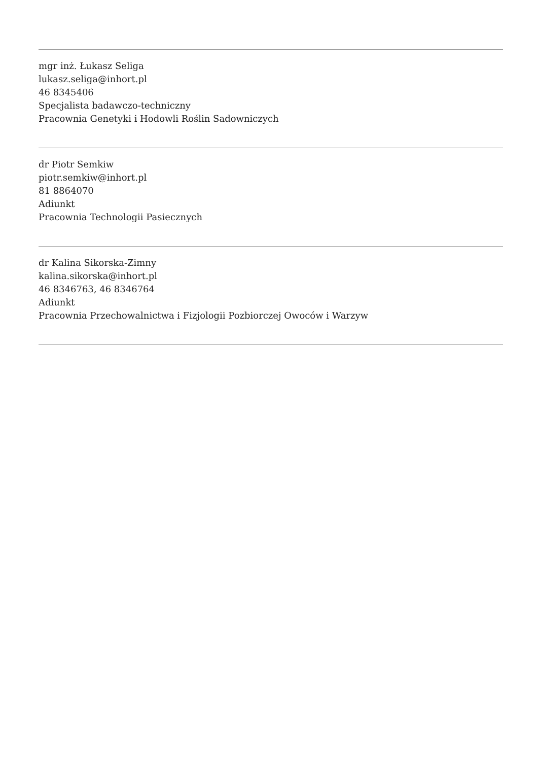mgr inż. Łukasz Seliga
lukasz.seliga@inhort.pl
46 8345406
Specjalista badawczo-techniczny
Pracownia Genetyki i Hodowli Roślin Sadowniczych
dr Piotr Semkiw
piotr.semkiw@inhort.pl
81 8864070
Adiunkt
Pracownia Technologii Pasiecznych
dr Kalina Sikorska-Zimny
kalina.sikorska@inhort.pl
46 8346763, 46 8346764
Adiunkt
Pracownia Przechowalnictwa i Fizjologii Pozbiorczej Owoców i Warzyw